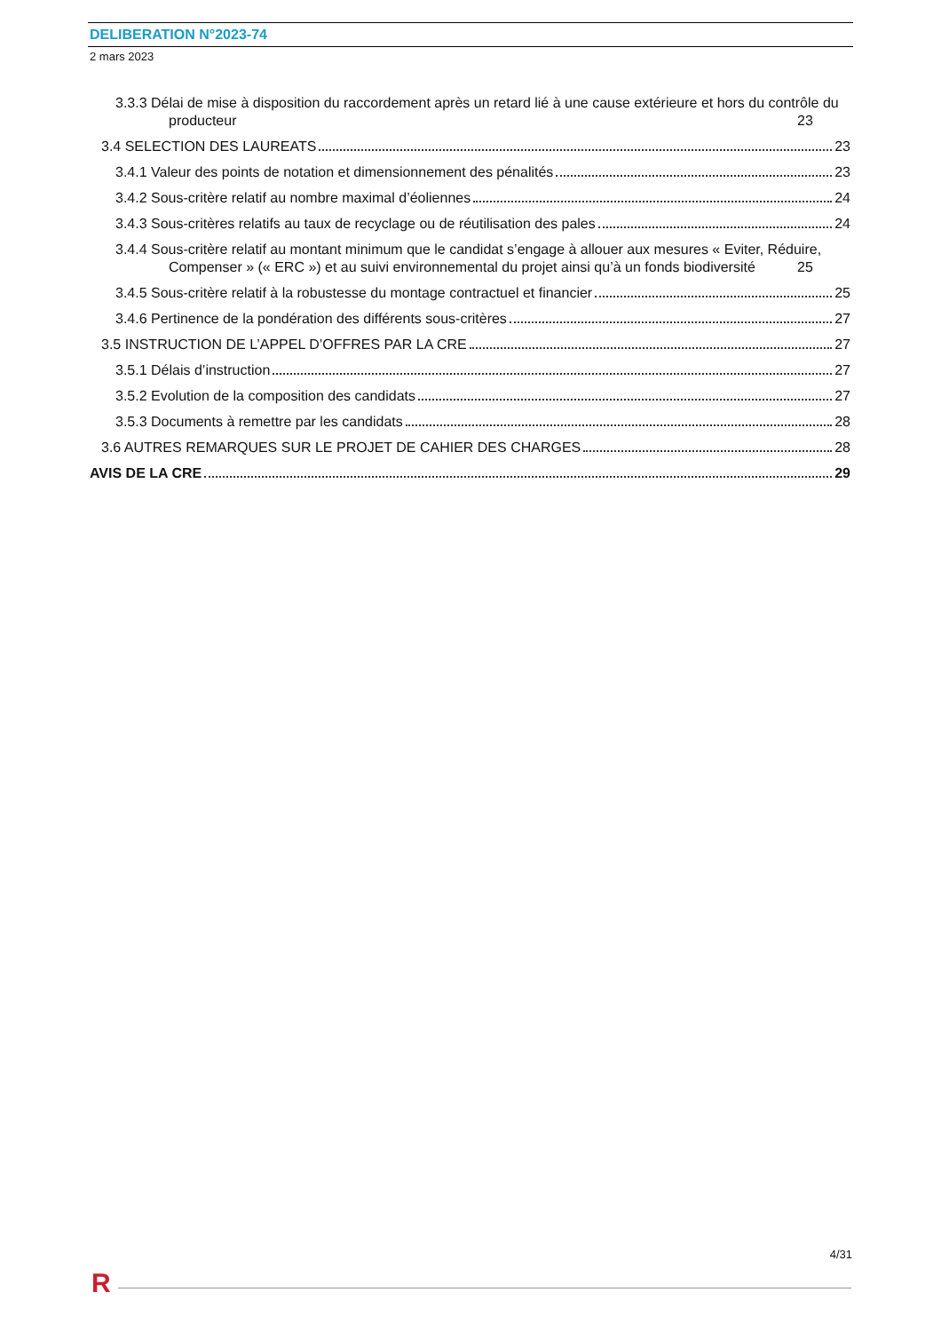DELIBERATION N°2023-74
2 mars 2023
3.3.3 Délai de mise à disposition du raccordement après un retard lié à une cause extérieure et hors du contrôle du producteur 23
3.4 SELECTION DES LAUREATS 23
3.4.1 Valeur des points de notation et dimensionnement des pénalités 23
3.4.2 Sous-critère relatif au nombre maximal d’éoliennes 24
3.4.3 Sous-critères relatifs au taux de recyclage ou de réutilisation des pales 24
3.4.4 Sous-critère relatif au montant minimum que le candidat s’engage à allouer aux mesures « Eviter, Réduire, Compenser » (« ERC ») et au suivi environnemental du projet ainsi qu’à un fonds biodiversité 25
3.4.5 Sous-critère relatif à la robustesse du montage contractuel et financier 25
3.4.6 Pertinence de la pondération des différents sous-critères 27
3.5 INSTRUCTION DE L’APPEL D’OFFRES PAR LA CRE 27
3.5.1 Délais d’instruction 27
3.5.2 Evolution de la composition des candidats 27
3.5.3 Documents à remettre par les candidats 28
3.6 AUTRES REMARQUES SUR LE PROJET DE CAHIER DES CHARGES 28
AVIS DE LA CRE 29
4/31
R